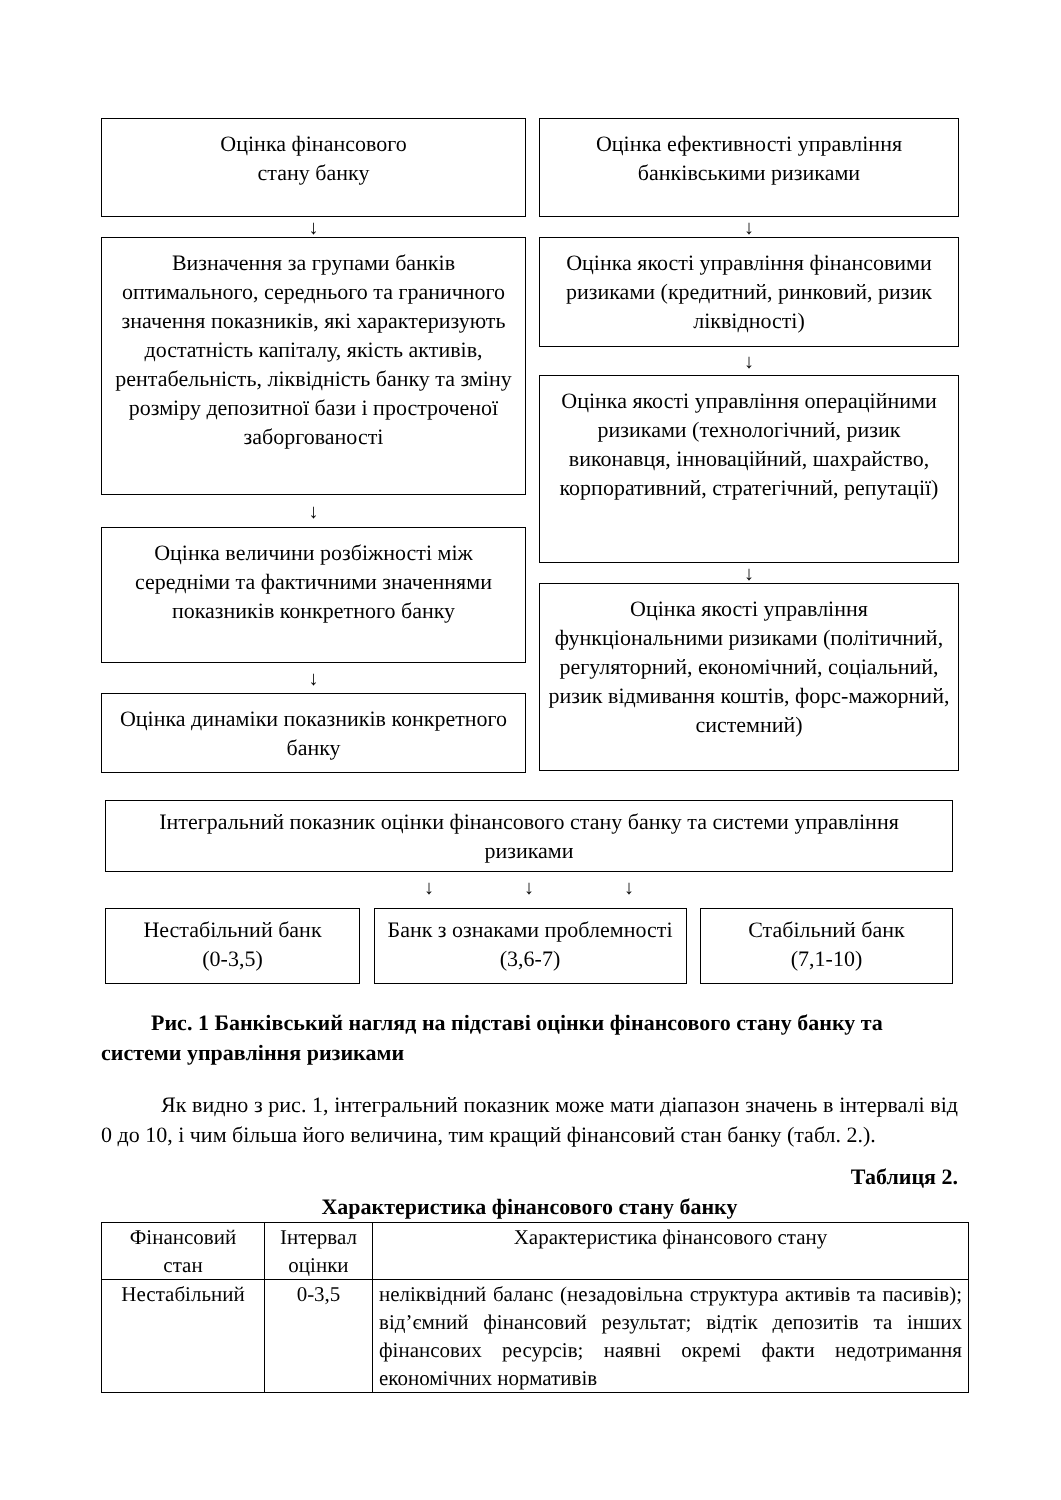Оцінка фінансового
стану банку
↓
Визначення за групами банків оптимального, середнього та граничного значення показників, які характеризують достатність капіталу, якість активів, рентабельність, ліквідність банку та зміну розміру депозитної бази і простроченої заборгованості
↓
Оцінка величини розбіжності між середніми та фактичними значеннями показників конкретного банку
↓
Оцінка динаміки показників конкретного банку
Оцінка ефективності управління банківськими ризиками
↓
Оцінка якості управління фінансовими ризиками (кредитний, ринковий, ризик ліквідності)
↓
Оцінка якості управління операційними ризиками (технологічний, ризик виконавця, інноваційний, шахрайство, корпоративний, стратегічний, репутації)
↓
Оцінка якості управління функціональними ризиками (політичний, регуляторний, економічний, соціальний, ризик відмивання коштів, форс-мажорний, системний)
Інтегральний показник оцінки фінансового стану банку та системи управління ризиками
↓ ↓ ↓
Нестабільний банк
(0-3,5)
Банк з ознаками проблемності (3,6-7)
Стабільний банк
(7,1-10)
Рис. 1 Банківський нагляд на підставі оцінки фінансового стану банку та системи управління ризиками
Як видно з рис. 1, інтегральний показник може мати діапазон значень в інтервалі від 0 до 10, і чим більша його величина, тим кращий фінансовий стан банку (табл. 2.).
Таблиця 2.
Характеристика фінансового стану банку
| Фінансовий стан | Інтервал оцінки | Характеристика фінансового стану |
| Нестабільний | 0-3,5 | неліквідний баланс (незадовільна структура активів та пасивів); від’ємний фінансовий результат; відтік депозитів та інших фінансових ресурсів; наявні окремі факти недотримання економічних нормативів |